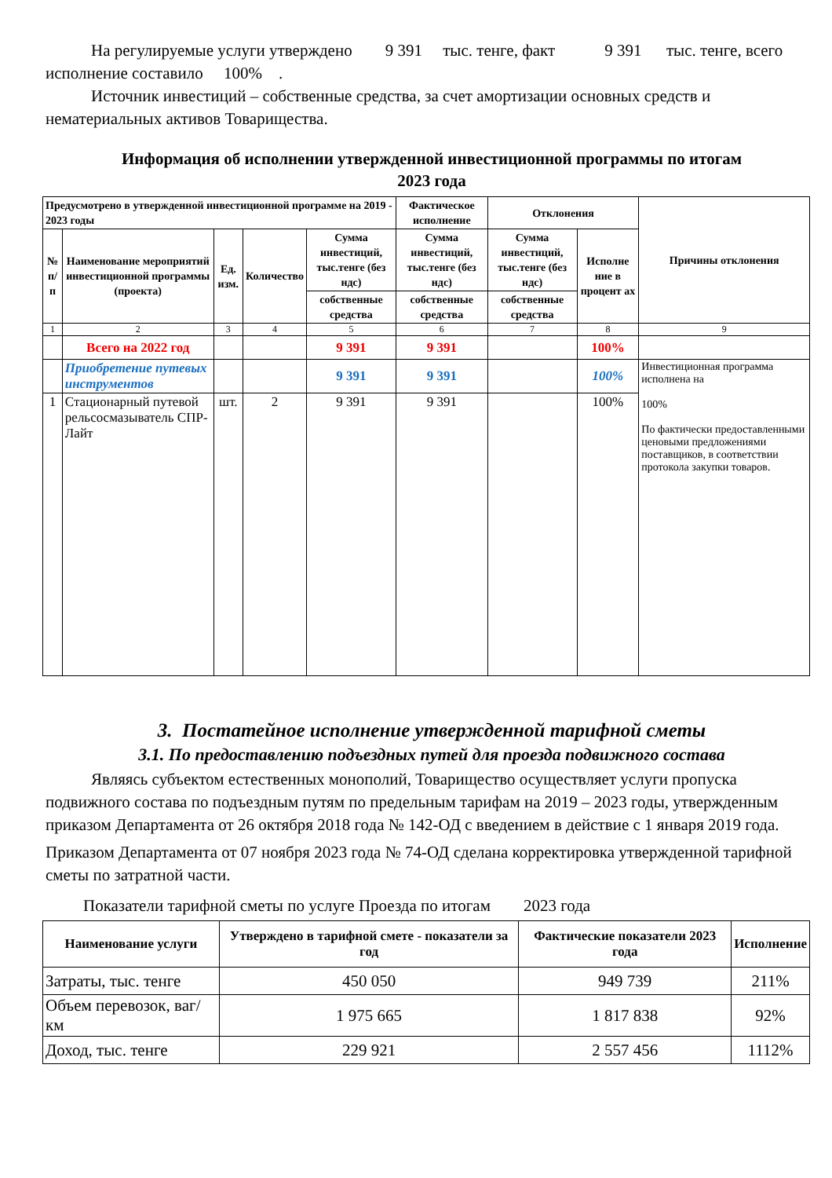На регулируемые услуги утверждено 9 391 тыс. тенге, факт 9 391 тыс. тенге, всего исполнение составило 100% .
Источник инвестиций – собственные средства, за счет амортизации основных средств и нематериальных активов Товарищества.
Информация об исполнении утвержденной инвестиционной программы по итогам
2023 года
| Предусмотрено в утвержденной инвестиционной программе на 2019 - 2023 годы | | | | | Фактическое исполнение | Отклонения | | Причины отклонения |
| --- | --- | --- | --- | --- | --- | --- | --- | --- |
| № п/п | Наименование мероприятий инвестиционной программы (проекта) | Ед. изм. | Количество | Сумма инвестиций, тыс.тенге (без ндс) | Сумма инвестиций, тыс.тенге (без ндс) | Сумма инвестиций, тыс.тенге (без ндс) | Исполне ние в процент ах | |
| | | | | собственные средства | собственные средства | собственные средства | | |
| 1 | 2 | 3 | 4 | 5 | 6 | 7 | 8 | 9 |
| | Всего на 2022 год | | | 9 391 | 9 391 | | 100% | |
| | Приобретение путевых инструментов | | | 9 391 | 9 391 | | 100% | Инвестиционная программа исполнена на 100% По фактически предоставленными ценовыми предложениями поставщиков, в соответствии протокола закупки товаров. |
| 1 | Стационарный путевой рельсосмазыватель СПР-Лайт | шт. | 2 | 9 391 | 9 391 | | 100% | |
3. Постатейное исполнение утвержденной тарифной сметы
3.1. По предоставлению подъездных путей для проезда подвижного состава
Являясь субъектом естественных монополий, Товарищество осуществляет услуги пропуска подвижного состава по подъездным путям по предельным тарифам на 2019 – 2023 годы, утвержденным приказом Департамента от 26 октября 2018 года № 142-ОД с введением в действие с 1 января 2019 года.
Приказом Департамента от 07 ноября 2023 года № 74-ОД сделана корректировка утвержденной тарифной сметы по затратной части.
Показатели тарифной сметы по услуге Проезда по итогам 2023 года
| Наименование услуги | Утверждено в тарифной смете - показатели за год | Фактические показатели 2023 года | Исполнение |
| --- | --- | --- | --- |
| Затраты, тыс. тенге | 450 050 | 949 739 | 211% |
| Объем перевозок, ваг/км | 1 975 665 | 1 817 838 | 92% |
| Доход, тыс. тенге | 229 921 | 2 557 456 | 1112% |